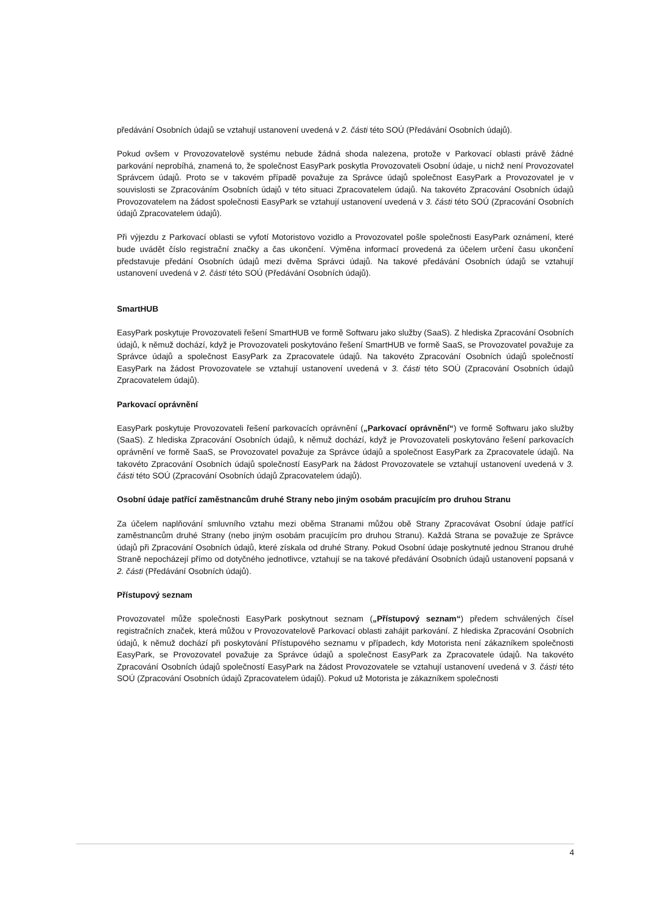předávání Osobních údajů se vztahují ustanovení uvedená v 2. části této SOÚ (Předávání Osobních údajů).
Pokud ovšem v Provozovatelově systému nebude žádná shoda nalezena, protože v Parkovací oblasti právě žádné parkování neprobíhá, znamená to, že společnost EasyPark poskytla Provozovateli Osobní údaje, u nichž není Provozovatel Správcem údajů. Proto se v takovém případě považuje za Správce údajů společnost EasyPark a Provozovatel je v souvislosti se Zpracováním Osobních údajů v této situaci Zpracovatelem údajů. Na takovéto Zpracování Osobních údajů Provozovatelem na žádost společnosti EasyPark se vztahují ustanovení uvedená v 3. části této SOÚ (Zpracování Osobních údajů Zpracovatelem údajů).
Při výjezdu z Parkovací oblasti se vyfotí Motoristovo vozidlo a Provozovatel pošle společnosti EasyPark oznámení, které bude uvádět číslo registrační značky a čas ukončení. Výměna informací provedená za účelem určení času ukončení představuje předání Osobních údajů mezi dvěma Správci údajů. Na takové předávání Osobních údajů se vztahují ustanovení uvedená v 2. části této SOÚ (Předávání Osobních údajů).
SmartHUB
EasyPark poskytuje Provozovateli řešení SmartHUB ve formě Softwaru jako služby (SaaS). Z hlediska Zpracování Osobních údajů, k němuž dochází, když je Provozovateli poskytováno řešení SmartHUB ve formě SaaS, se Provozovatel považuje za Správce údajů a společnost EasyPark za Zpracovatele údajů. Na takovéto Zpracování Osobních údajů společností EasyPark na žádost Provozovatele se vztahují ustanovení uvedená v 3. části této SOÚ (Zpracování Osobních údajů Zpracovatelem údajů).
Parkovací oprávnění
EasyPark poskytuje Provozovateli řešení parkovacích oprávnění („Parkovací oprávnění“) ve formě Softwaru jako služby (SaaS). Z hlediska Zpracování Osobních údajů, k němuž dochází, když je Provozovateli poskytováno řešení parkovacích oprávnění ve formě SaaS, se Provozovatel považuje za Správce údajů a společnost EasyPark za Zpracovatele údajů. Na takovéto Zpracování Osobních údajů společností EasyPark na žádost Provozovatele se vztahují ustanovení uvedená v 3. části této SOÚ (Zpracování Osobních údajů Zpracovatelem údajů).
Osobní údaje patřící zaměstnancům druhé Strany nebo jiným osobám pracujícím pro druhou Stranu
Za účelem naplňování smluvního vztahu mezi oběma Stranami můžou obě Strany Zpracovávat Osobní údaje patřící zaměstnancům druhé Strany (nebo jiným osobám pracujícím pro druhou Stranu). Každá Strana se považuje ze Správce údajů při Zpracování Osobních údajů, které získala od druhé Strany. Pokud Osobní údaje poskytnuté jednou Stranou druhé Straně nepocházejí přímo od dotyčného jednotlivce, vztahují se na takové předávání Osobních údajů ustanovení popsaná v 2. části (Předávání Osobních údajů).
Přístupový seznam
Provozovatel může společnosti EasyPark poskytnout seznam („Přístupový seznam“) předem schválených čísel registračních značek, která můžou v Provozovatelově Parkovací oblasti zahájit parkování. Z hlediska Zpracování Osobních údajů, k němuž dochází při poskytování Přístupového seznamu v případech, kdy Motorista není zákazníkem společnosti EasyPark, se Provozovatel považuje za Správce údajů a společnost EasyPark za Zpracovatele údajů. Na takovéto Zpracování Osobních údajů společností EasyPark na žádost Provozovatele se vztahují ustanovení uvedená v 3. části této SOÚ (Zpracování Osobních údajů Zpracovatelem údajů). Pokud už Motorista je zákazníkem společnosti
4